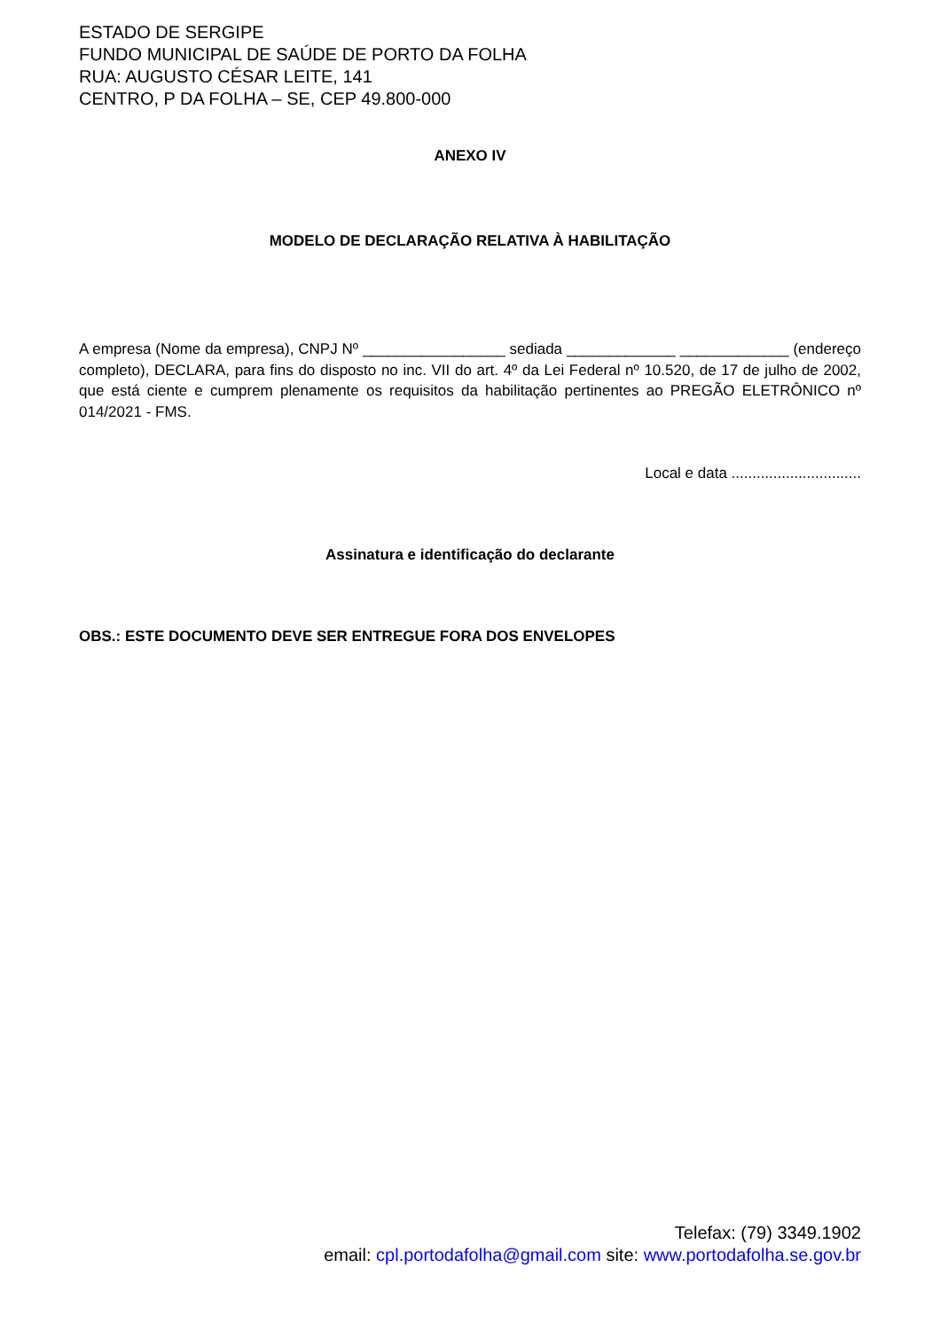ESTADO DE SERGIPE
FUNDO MUNICIPAL DE SAÚDE DE PORTO DA FOLHA
RUA: AUGUSTO CÉSAR LEITE, 141
CENTRO, P DA FOLHA – SE, CEP 49.800-000
ANEXO IV
MODELO DE DECLARAÇÃO RELATIVA À HABILITAÇÃO
A empresa (Nome da empresa), CNPJ Nº _________________ sediada _____________ _____________ (endereço completo), DECLARA, para fins do disposto no inc. VII do art. 4º da Lei Federal nº 10.520, de 17 de julho de 2002, que está ciente e cumprem plenamente os requisitos da habilitação pertinentes ao PREGÃO ELETRÔNICO nº 014/2021 - FMS.
Local e data ...............................
Assinatura e identificação do declarante
OBS.: ESTE DOCUMENTO DEVE SER ENTREGUE FORA DOS ENVELOPES
Telefax: (79) 3349.1902
email: cpl.portodafolha@gmail.com site: www.portodafolha.se.gov.br